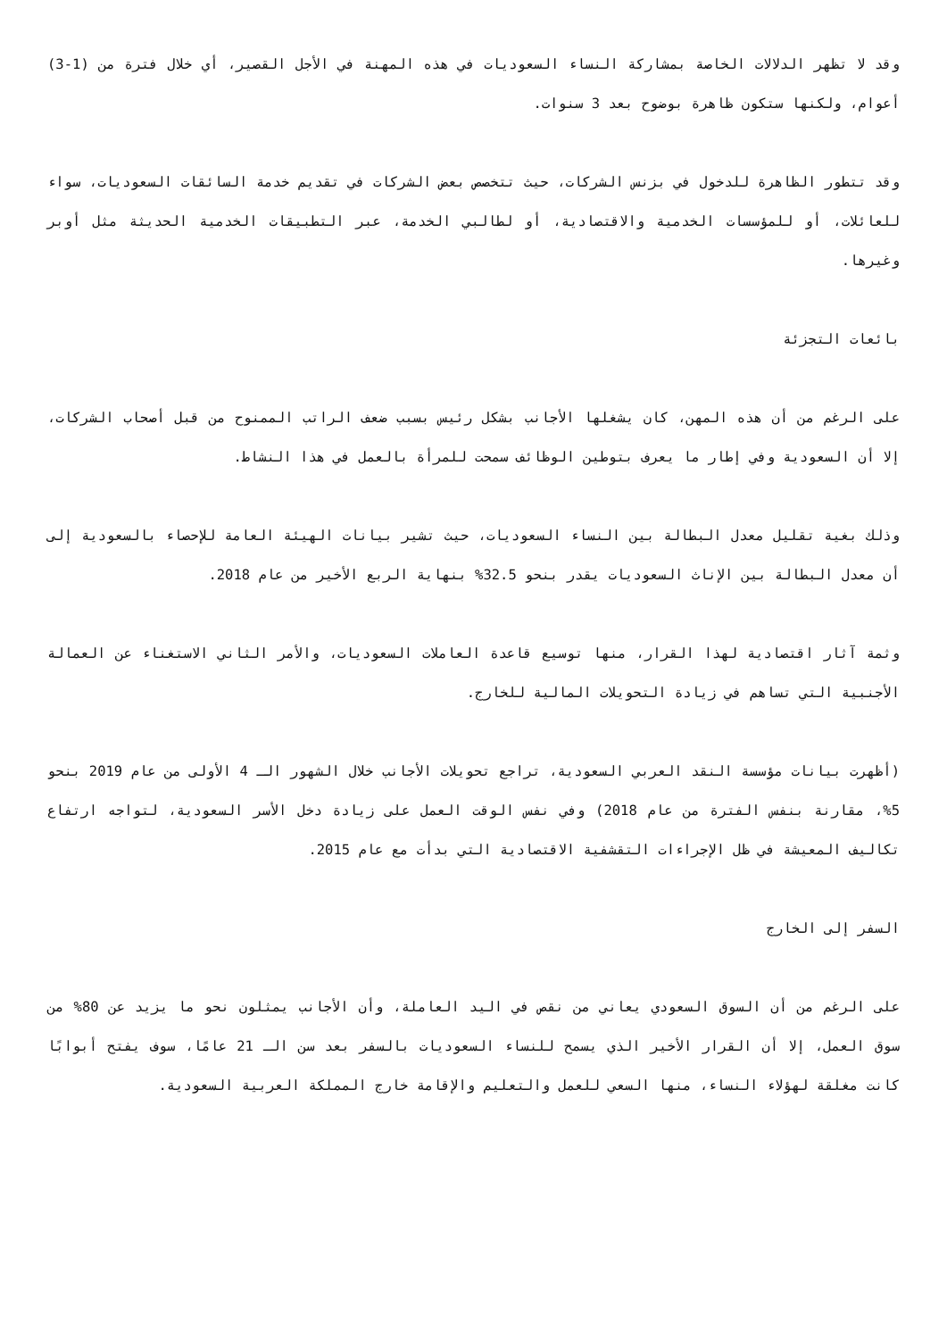وقد لا تظهر الدلالات الخاصة بمشاركة النساء السعوديات في هذه المهنة في الأجل القصير، أي خلال فترة من (1-3) أعوام، ولكنها ستكون ظاهرة بوضوح بعد 3 سنوات.
وقد تتطور الظاهرة للدخول في بزنس الشركات، حيث تتخصص بعض الشركات في تقديم خدمة السائقات السعوديات، سواء للعائلات، أو للمؤسسات الخدمية والاقتصادية، أو لطالبي الخدمة، عبر التطبيقات الخدمية الحديثة مثل أوبر وغيرها.
بائعات التجزئة
على الرغم من أن هذه المهن، كان يشغلها الأجانب بشكل رئيس بسبب ضعف الراتب الممنوح من قبل أصحاب الشركات، إلا أن السعودية وفي إطار ما يعرف بتوطين الوظائف سمحت للمرأة بالعمل في هذا النشاط.
وذلك بغية تقليل معدل البطالة بين النساء السعوديات، حيث تشير بيانات الهيئة العامة للإحصاء بالسعودية إلى أن معدل البطالة بين الإناث السعوديات يقدر بنحو 32.5% بنهاية الربع الأخير من عام 2018.
وثمة آثار اقتصادية لهذا القرار، منها توسيع قاعدة العاملات السعوديات، والأمر الثاني الاستغناء عن العمالة الأجنبية التي تساهم في زيادة التحويلات المالية للخارج.
(أظهرت بيانات مؤسسة النقد العربي السعودية، تراجع تحويلات الأجانب خلال الشهور الـ 4 الأولى من عام 2019 بنحو 5%، مقارنة بنفس الفترة من عام 2018) وفي نفس الوقت العمل على زيادة دخل الأسر السعودية، لتواجه ارتفاع تكاليف المعيشة في ظل الإجراءات التقشفية الاقتصادية التي بدأت مع عام 2015.
السفر إلى الخارج
على الرغم من أن السوق السعودي يعاني من نقص في اليد العاملة، وأن الأجانب يمثلون نحو ما يزيد عن 80% من سوق العمل، إلا أن القرار الأخير الذي يسمح للنساء السعوديات بالسفر بعد سن الـ 21 عامًا، سوف يفتح أبوابًا كانت مغلقة لهؤلاء النساء، منها السعي للعمل والتعليم والإقامة خارج المملكة العربية السعودية.